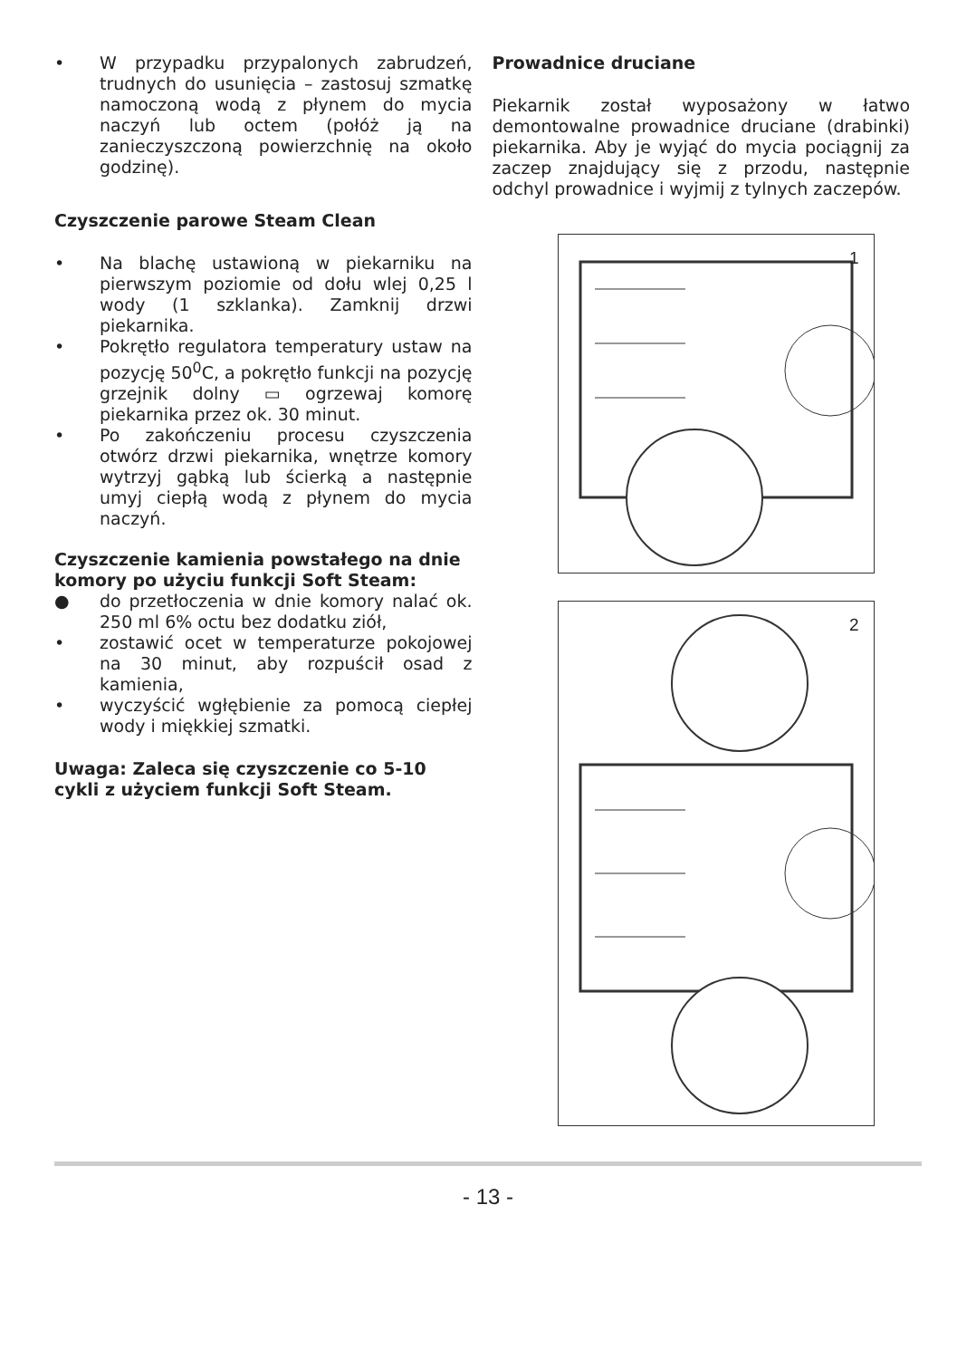• W przypadku przypalonych zabrudzeń, trudnych do usunięcia – zastosuj szmatkę namoczoną wodą z płynem do mycia naczyń lub octem (połóż ją na zanieczyszczoną powierzchnię na około godzinę).
Czyszczenie parowe Steam Clean
• Na blachę ustawioną w piekarniku na pierwszym poziomie od dołu wlej 0,25 l wody (1 szklanka). Zamknij drzwi piekarnika.
• Pokrętło regulatora temperatury ustaw na pozycję 50<sup>0</sup>C, a pokrętło funkcji na pozycję grzejnik dolny ▭ ogrzewaj komorę piekarnika przez ok. 30 minut.
• Po zakończeniu procesu czyszczenia otwórz drzwi piekarnika, wnętrze komory wytrzyj gąbką lub ścierką a następnie umyj ciepłą wodą z płynem do mycia naczyń.
Czyszczenie kamienia powstałego na dnie komory po użyciu funkcji Soft Steam:
● do przetłoczenia w dnie komory nalać ok. 250 ml 6% octu bez dodatku ziół,
• zostawić ocet w temperaturze pokojowej na 30 minut, aby rozpuścił osad z kamienia,
• wyczyścić wgłębienie za pomocą ciepłej wody i miękkiej szmatki.
Uwaga: Zaleca się czyszczenie co 5-10 cykli z użyciem funkcji Soft Steam.
Prowadnice druciane
Piekarnik został wyposażony w łatwo demontowalne prowadnice druciane (drabinki) piekarnika. Aby je wyjąć do mycia pociągnij za zaczep znajdujący się z przodu, następnie odchyl prowadnice i wyjmij z tylnych zaczepów.
1
2
- 13 -